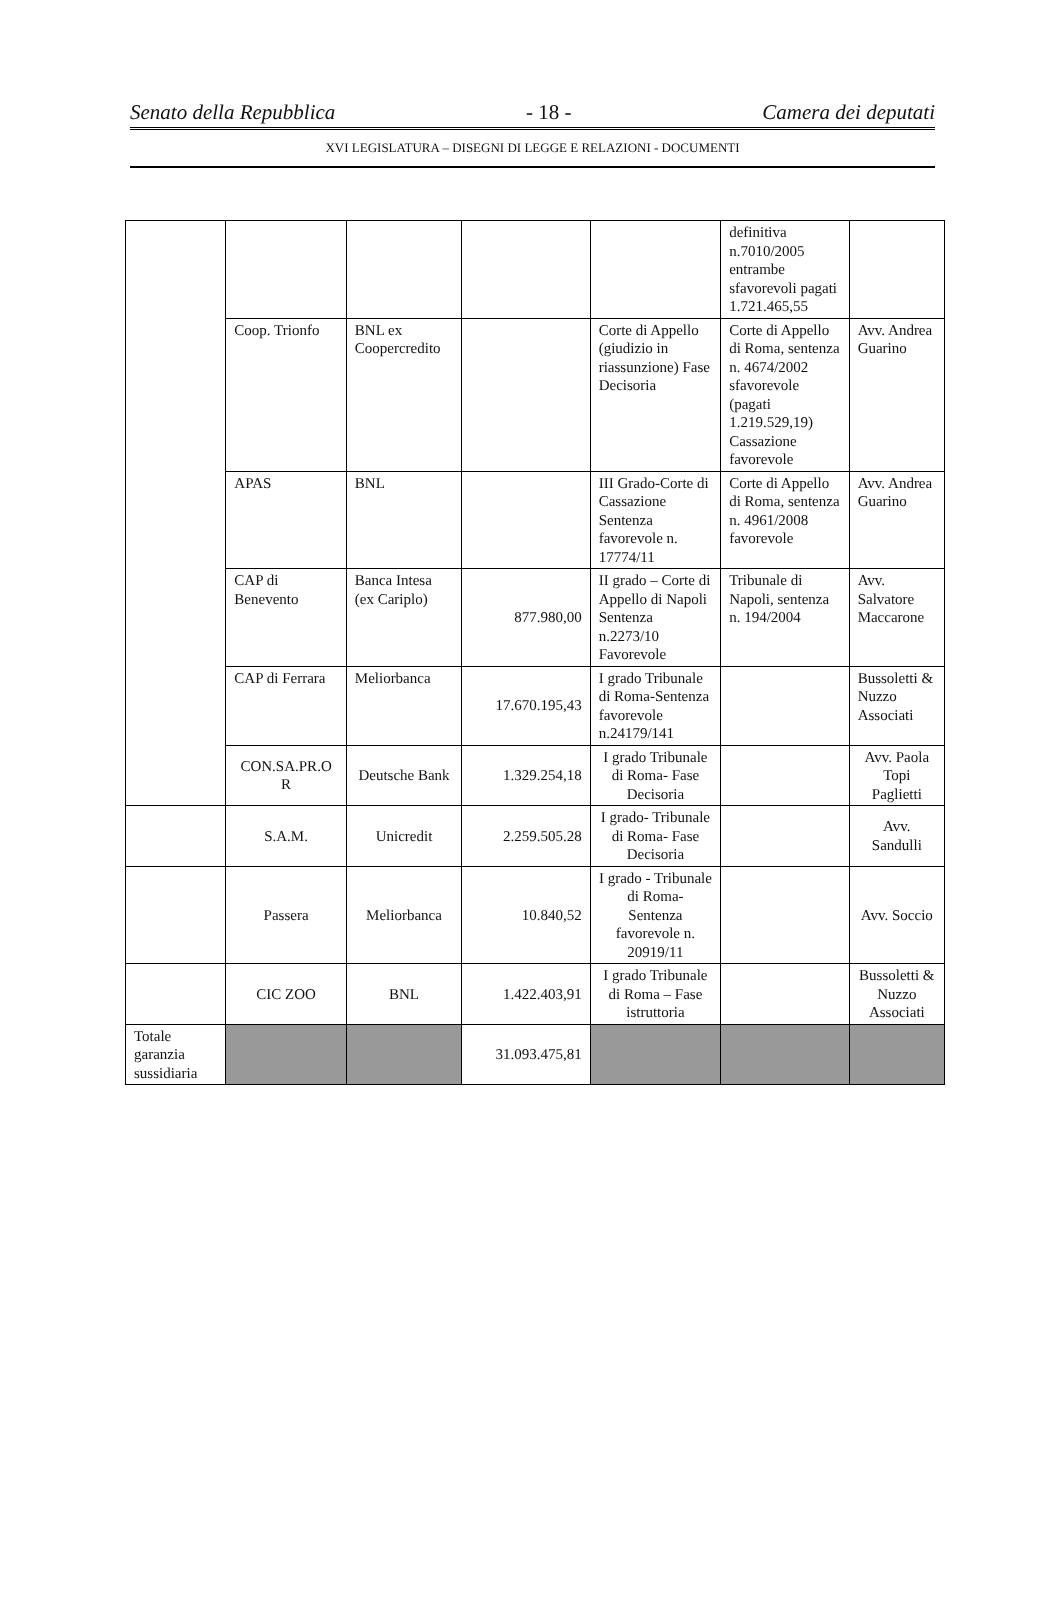Senato della Repubblica - 18 - Camera dei deputati
XVI LEGISLATURA – DISEGNI DI LEGGE E RELAZIONI - DOCUMENTI
| | | | | | definitiva n.7010/2005 entrambe sfavorevoli pagati 1.721.465,55 | |
| | Coop. Trionfo | BNL ex Coopercredito | | Corte di Appello (giudizio in riassunzione) Fase Decisoria | Corte di Appello di Roma, sentenza n. 4674/2002 sfavorevole (pagati 1.219.529,19) Cassazione favorevole | Avv. Andrea Guarino |
| | APAS | BNL | | III Grado-Corte di Cassazione Sentenza favorevole n. 17774/11 | Corte di Appello di Roma, sentenza n. 4961/2008 favorevole | Avv. Andrea Guarino |
| | CAP di Benevento | Banca Intesa (ex Cariplo) | 877.980,00 | II grado – Corte di Appello di Napoli Sentenza n.2273/10 Favorevole | Tribunale di Napoli, sentenza n. 194/2004 | Avv. Salvatore Maccarone |
| | CAP di Ferrara | Meliorbanca | 17.670.195,43 | I grado Tribunale di Roma-Sentenza favorevole n.24179/141 | | Bussoletti & Nuzzo Associati |
| | CON.SA.PR.O R | Deutsche Bank | 1.329.254,18 | I grado Tribunale di Roma- Fase Decisoria | | Avv. Paola Topi Paglietti |
| | S.A.M. | Unicredit | 2.259.505.28 | I grado- Tribunale di Roma- Fase Decisoria | | Avv. Sandulli |
| | Passera | Meliorbanca | 10.840,52 | I grado - Tribunale di Roma- Sentenza favorevole n. 20919/11 | | Avv. Soccio |
| | CIC ZOO | BNL | 1.422.403,91 | I grado Tribunale di Roma – Fase istruttoria | | Bussoletti & Nuzzo Associati |
| Totale garanzia sussidiaria | | | 31.093.475,81 | | | |